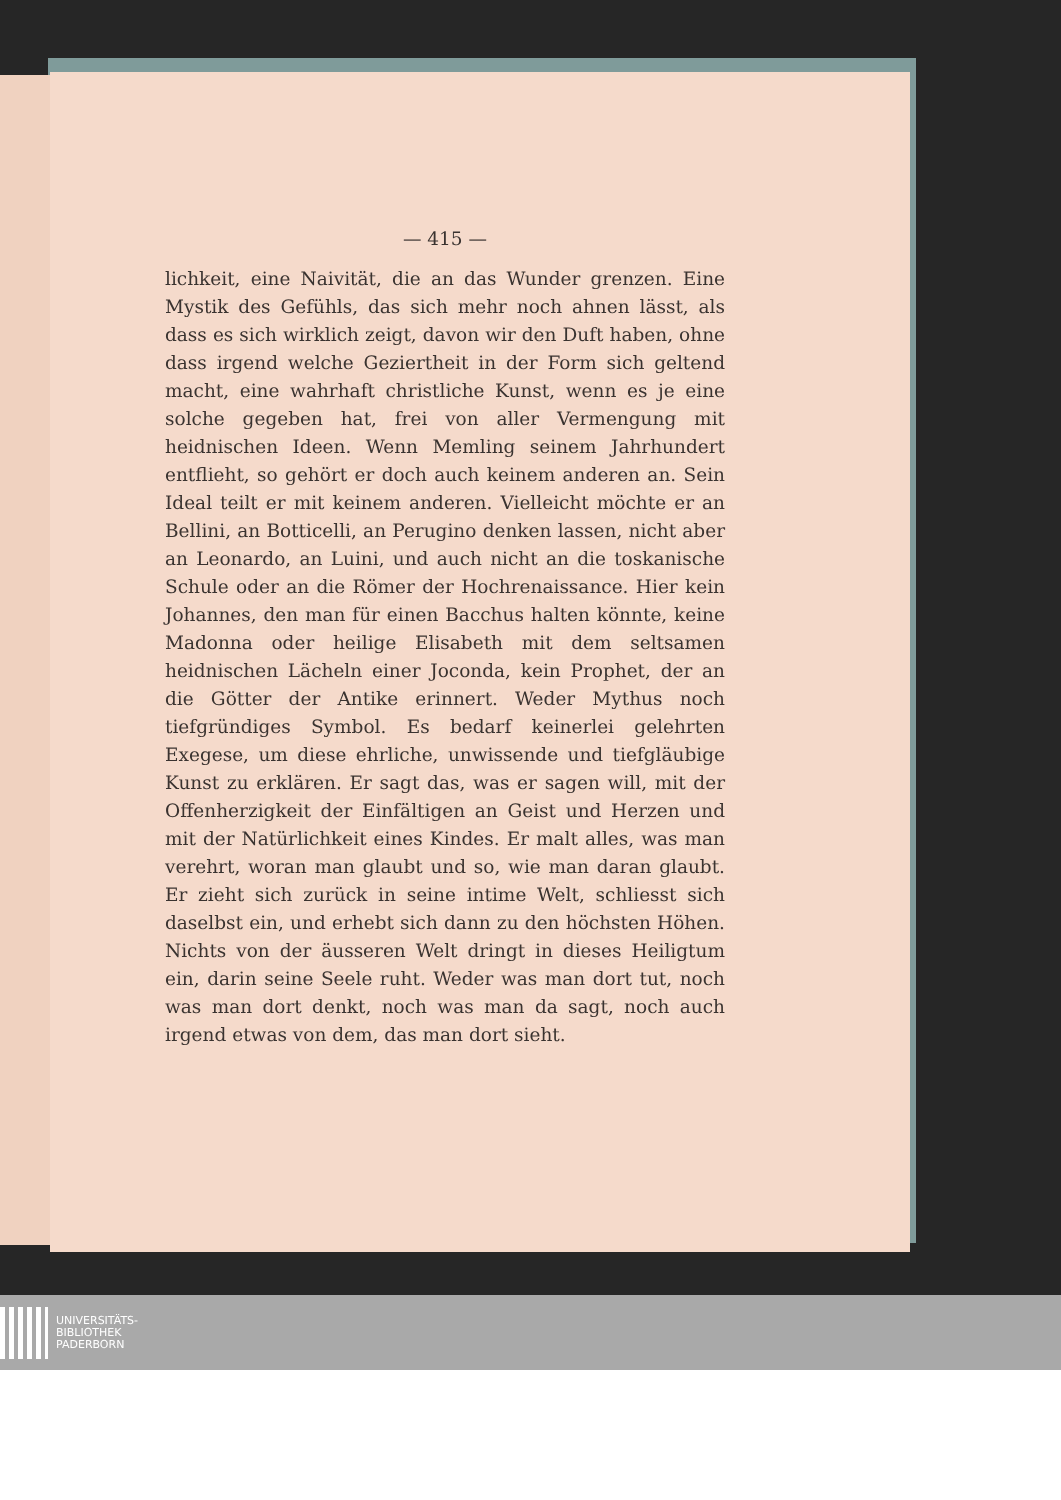— 415 —
lichkeit, eine Naivität, die an das Wunder grenzen. Eine Mystik des Gefühls, das sich mehr noch ahnen lässt, als dass es sich wirklich zeigt, davon wir den Duft haben, ohne dass irgend welche Geziertheit in der Form sich geltend macht, eine wahrhaft christliche Kunst, wenn es je eine solche gegeben hat, frei von aller Vermengung mit heidnischen Ideen. Wenn Memling seinem Jahrhundert entflieht, so gehört er doch auch keinem anderen an. Sein Ideal teilt er mit keinem anderen. Vielleicht möchte er an Bellini, an Botticelli, an Perugino denken lassen, nicht aber an Leonardo, an Luini, und auch nicht an die toskanische Schule oder an die Römer der Hochrenaissance. Hier kein Johannes, den man für einen Bacchus halten könnte, keine Madonna oder heilige Elisabeth mit dem seltsamen heidnischen Lächeln einer Joconda, kein Prophet, der an die Götter der Antike erinnert. Weder Mythus noch tiefgründiges Symbol. Es bedarf keinerlei gelehrten Exegese, um diese ehrliche, unwissende und tiefgläubige Kunst zu erklären. Er sagt das, was er sagen will, mit der Offenherzigkeit der Einfältigen an Geist und Herzen und mit der Natürlichkeit eines Kindes. Er malt alles, was man verehrt, woran man glaubt und so, wie man daran glaubt. Er zieht sich zurück in seine intime Welt, schliesst sich daselbst ein, und erhebt sich dann zu den höchsten Höhen. Nichts von der äusseren Welt dringt in dieses Heiligtum ein, darin seine Seele ruht. Weder was man dort tut, noch was man dort denkt, noch was man da sagt, noch auch irgend etwas von dem, das man dort sieht.
UNIVERSITÄTS-
BIBLIOTHEK
PADERBORN